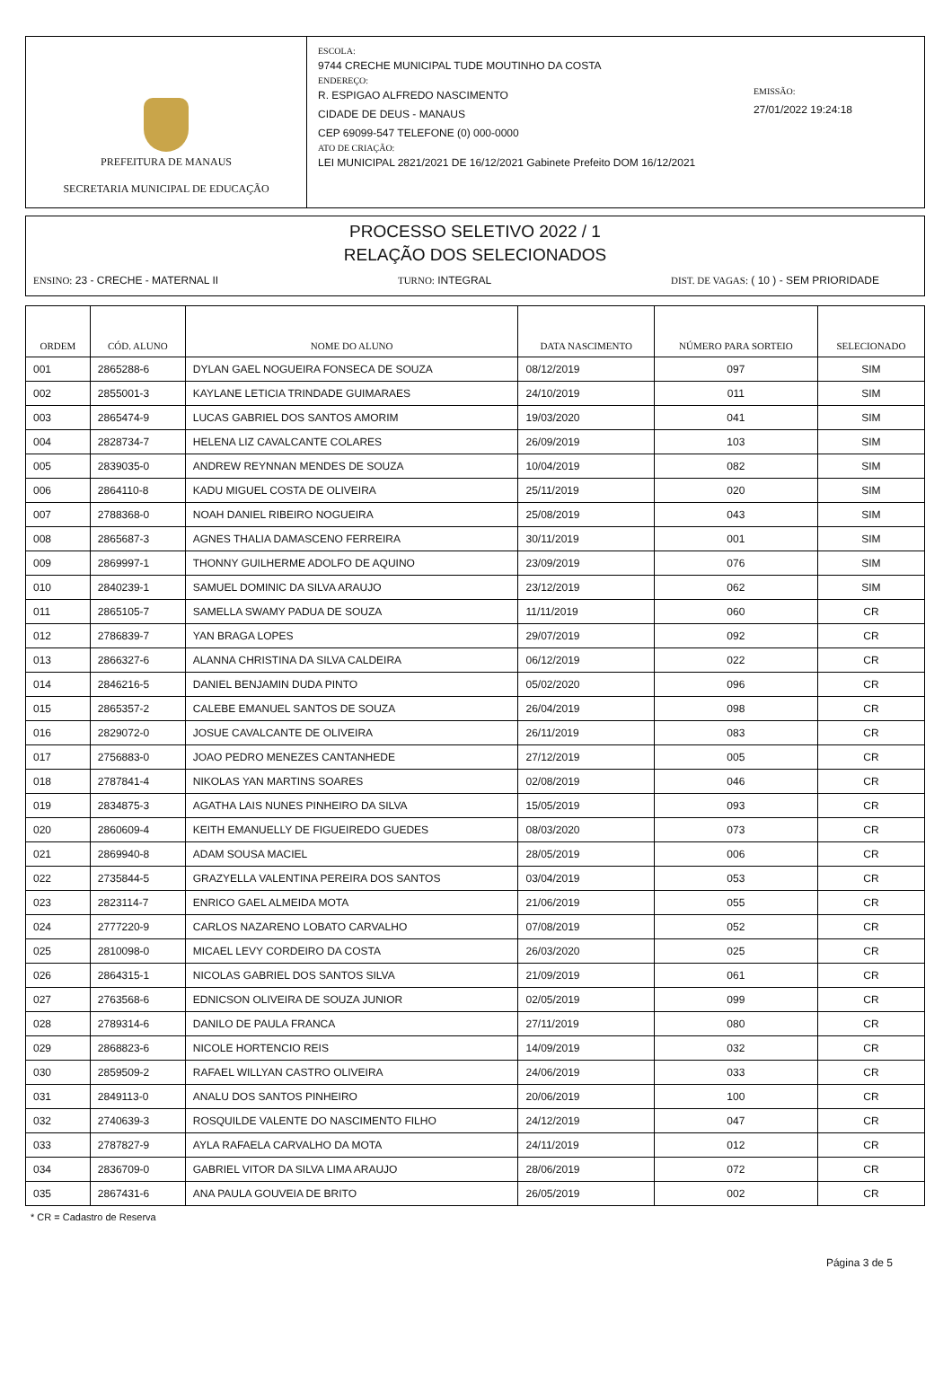PREFEITURA DE MANAUS
SECRETARIA MUNICIPAL DE EDUCAÇÃO
ESCOLA:
9744 CRECHE MUNICIPAL TUDE MOUTINHO DA COSTA
ENDEREÇO:
R. ESPIGAO ALFREDO NASCIMENTO
CIDADE DE DEUS - MANAUS
CEP 69099-547 TELEFONE (0) 000-0000
ATO DE CRIAÇÃO:
LEI MUNICIPAL 2821/2021 DE 16/12/2021 Gabinete Prefeito DOM 16/12/2021
EMISSÃO:
27/01/2022 19:24:18
PROCESSO SELETIVO 2022 / 1
RELAÇÃO DOS SELECIONADOS
ENSINO: 23 - CRECHE - MATERNAL II TURNO: INTEGRAL DIST. DE VAGAS: ( 10 ) - SEM PRIORIDADE
| ORDEM | CÓD. ALUNO | NOME DO ALUNO | DATA NASCIMENTO | NÚMERO PARA SORTEIO | SELECIONADO |
| --- | --- | --- | --- | --- | --- |
| 001 | 2865288-6 | DYLAN GAEL NOGUEIRA FONSECA DE SOUZA | 08/12/2019 | 097 | SIM |
| 002 | 2855001-3 | KAYLANE LETICIA TRINDADE GUIMARAES | 24/10/2019 | 011 | SIM |
| 003 | 2865474-9 | LUCAS GABRIEL DOS SANTOS AMORIM | 19/03/2020 | 041 | SIM |
| 004 | 2828734-7 | HELENA LIZ CAVALCANTE COLARES | 26/09/2019 | 103 | SIM |
| 005 | 2839035-0 | ANDREW REYNNAN MENDES DE SOUZA | 10/04/2019 | 082 | SIM |
| 006 | 2864110-8 | KADU MIGUEL COSTA DE OLIVEIRA | 25/11/2019 | 020 | SIM |
| 007 | 2788368-0 | NOAH DANIEL RIBEIRO NOGUEIRA | 25/08/2019 | 043 | SIM |
| 008 | 2865687-3 | AGNES THALIA DAMASCENO FERREIRA | 30/11/2019 | 001 | SIM |
| 009 | 2869997-1 | THONNY GUILHERME ADOLFO DE AQUINO | 23/09/2019 | 076 | SIM |
| 010 | 2840239-1 | SAMUEL DOMINIC DA SILVA ARAUJO | 23/12/2019 | 062 | SIM |
| 011 | 2865105-7 | SAMELLA SWAMY PADUA DE SOUZA | 11/11/2019 | 060 | CR |
| 012 | 2786839-7 | YAN BRAGA LOPES | 29/07/2019 | 092 | CR |
| 013 | 2866327-6 | ALANNA CHRISTINA DA SILVA CALDEIRA | 06/12/2019 | 022 | CR |
| 014 | 2846216-5 | DANIEL BENJAMIN DUDA PINTO | 05/02/2020 | 096 | CR |
| 015 | 2865357-2 | CALEBE EMANUEL SANTOS DE SOUZA | 26/04/2019 | 098 | CR |
| 016 | 2829072-0 | JOSUE CAVALCANTE DE OLIVEIRA | 26/11/2019 | 083 | CR |
| 017 | 2756883-0 | JOAO PEDRO MENEZES CANTANHEDE | 27/12/2019 | 005 | CR |
| 018 | 2787841-4 | NIKOLAS YAN MARTINS SOARES | 02/08/2019 | 046 | CR |
| 019 | 2834875-3 | AGATHA LAIS NUNES PINHEIRO DA SILVA | 15/05/2019 | 093 | CR |
| 020 | 2860609-4 | KEITH EMANUELLY DE FIGUEIREDO GUEDES | 08/03/2020 | 073 | CR |
| 021 | 2869940-8 | ADAM SOUSA MACIEL | 28/05/2019 | 006 | CR |
| 022 | 2735844-5 | GRAZYELLA VALENTINA PEREIRA DOS SANTOS | 03/04/2019 | 053 | CR |
| 023 | 2823114-7 | ENRICO GAEL ALMEIDA MOTA | 21/06/2019 | 055 | CR |
| 024 | 2777220-9 | CARLOS NAZARENO LOBATO CARVALHO | 07/08/2019 | 052 | CR |
| 025 | 2810098-0 | MICAEL LEVY CORDEIRO DA COSTA | 26/03/2020 | 025 | CR |
| 026 | 2864315-1 | NICOLAS GABRIEL DOS SANTOS SILVA | 21/09/2019 | 061 | CR |
| 027 | 2763568-6 | EDNICSON OLIVEIRA DE SOUZA JUNIOR | 02/05/2019 | 099 | CR |
| 028 | 2789314-6 | DANILO DE PAULA FRANCA | 27/11/2019 | 080 | CR |
| 029 | 2868823-6 | NICOLE HORTENCIO REIS | 14/09/2019 | 032 | CR |
| 030 | 2859509-2 | RAFAEL WILLYAN CASTRO OLIVEIRA | 24/06/2019 | 033 | CR |
| 031 | 2849113-0 | ANALU DOS SANTOS PINHEIRO | 20/06/2019 | 100 | CR |
| 032 | 2740639-3 | ROSQUILDE VALENTE DO NASCIMENTO FILHO | 24/12/2019 | 047 | CR |
| 033 | 2787827-9 | AYLA RAFAELA CARVALHO DA MOTA | 24/11/2019 | 012 | CR |
| 034 | 2836709-0 | GABRIEL VITOR DA SILVA LIMA ARAUJO | 28/06/2019 | 072 | CR |
| 035 | 2867431-6 | ANA PAULA GOUVEIA DE BRITO | 26/05/2019 | 002 | CR |
* CR = Cadastro de Reserva
Página 3 de 5